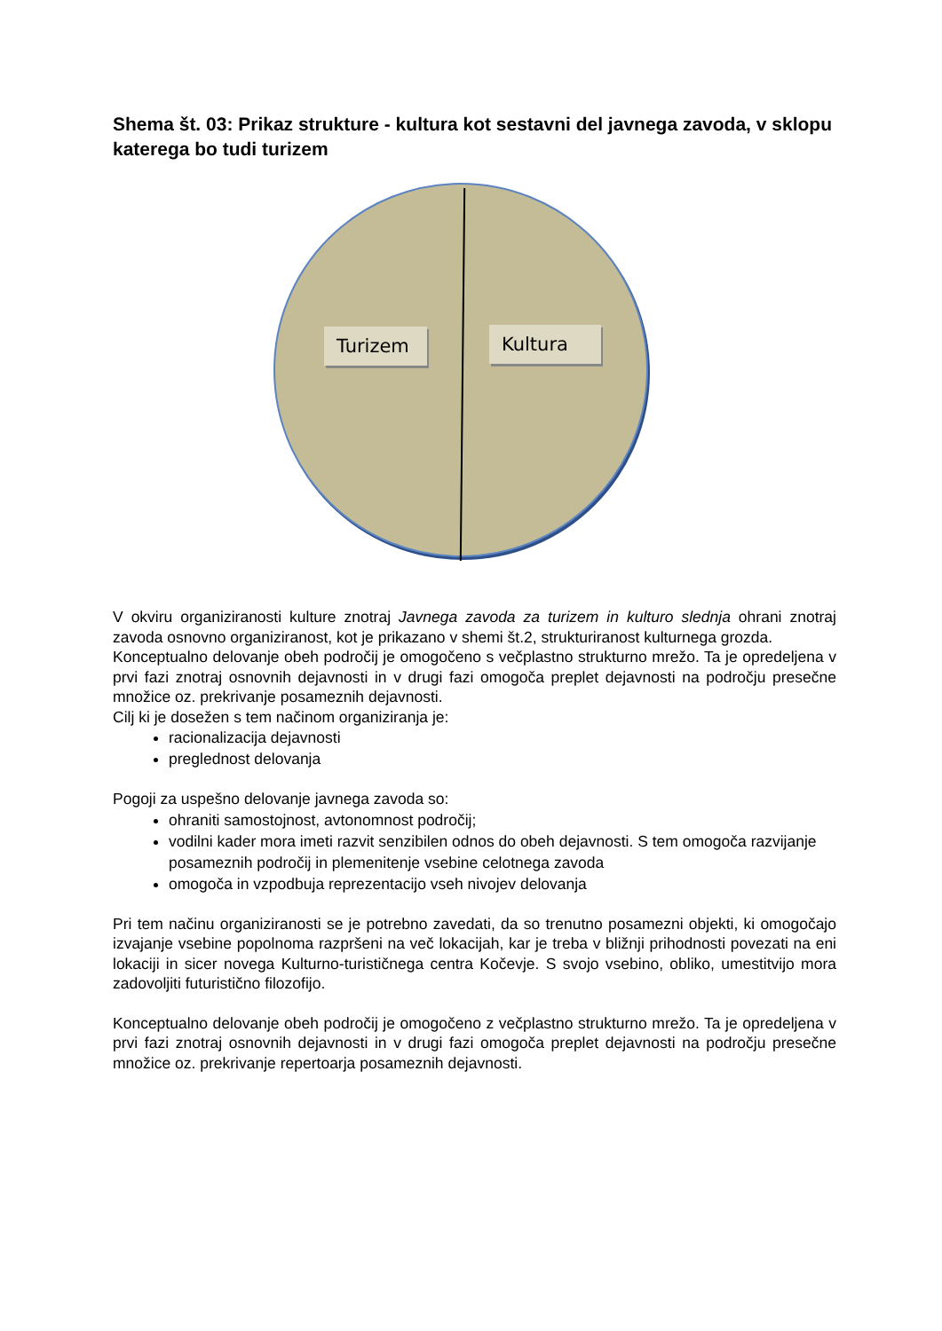Shema št. 03: Prikaz strukture - kultura kot sestavni del javnega zavoda, v sklopu katerega bo tudi turizem
Turizem
Kultura
V okviru organiziranosti kulture znotraj Javnega zavoda za turizem in kulturo slednja ohrani znotraj zavoda osnovno organiziranost, kot je prikazano v shemi št.2, strukturiranost kulturnega grozda.
Konceptualno delovanje obeh področij je omogočeno s večplastno strukturno mrežo. Ta je opredeljena v prvi fazi znotraj osnovnih dejavnosti in v drugi fazi omogoča preplet dejavnosti na področju presečne množice oz. prekrivanje posameznih dejavnosti.
Cilj ki je dosežen s tem načinom organiziranja je:
racionalizacija dejavnosti
preglednost delovanja
Pogoji za uspešno delovanje javnega zavoda so:
ohraniti samostojnost, avtonomnost področij;
vodilni kader mora imeti razvit senzibilen odnos do obeh dejavnosti. S tem omogoča razvijanje posameznih področij in plemenitenje vsebine celotnega zavoda
omogoča in vzpodbuja reprezentacijo vseh nivojev delovanja
Pri tem načinu organiziranosti se je potrebno zavedati, da so trenutno posamezni objekti, ki omogočajo izvajanje vsebine popolnoma razpršeni na več lokacijah, kar je treba v bližnji prihodnosti povezati na eni lokaciji in sicer novega Kulturno-turističnega centra Kočevje. S svojo vsebino, obliko, umestitvijo mora zadovoljiti futuristično filozofijo.
Konceptualno delovanje obeh področij je omogočeno z večplastno strukturno mrežo. Ta je opredeljena v prvi fazi znotraj osnovnih dejavnosti in v drugi fazi omogoča preplet dejavnosti na področju presečne množice oz. prekrivanje repertoarja posameznih dejavnosti.